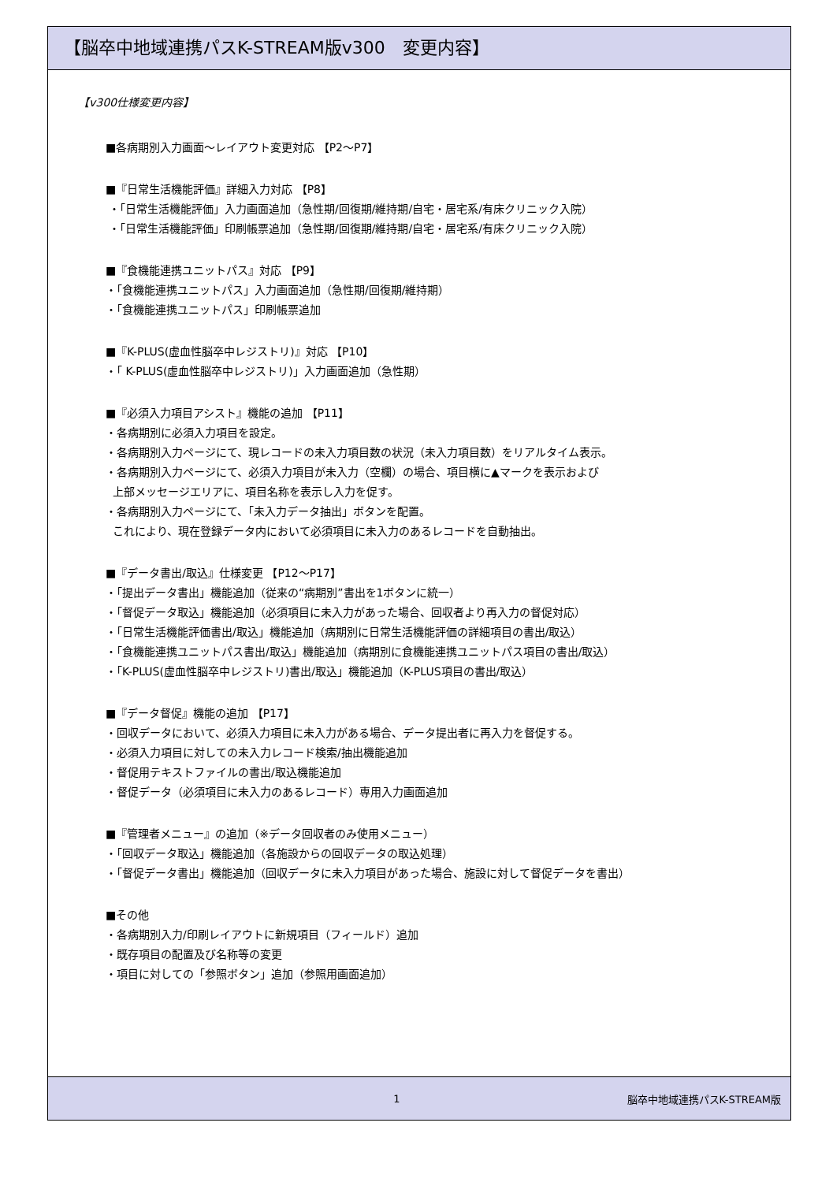【脳卒中地域連携パスK-STREAM版v300　変更内容】
【v300仕様変更内容】
■各病期別入力画面～レイアウト変更対応 【P2～P7】
■『日常生活機能評価』詳細入力対応 【P8】
・「日常生活機能評価」入力画面追加（急性期/回復期/維持期/自宅・居宅系/有床クリニック入院）
・「日常生活機能評価」印刷帳票追加（急性期/回復期/維持期/自宅・居宅系/有床クリニック入院）
■『食機能連携ユニットパス』対応 【P9】
・「食機能連携ユニットパス」入力画面追加（急性期/回復期/維持期）
・「食機能連携ユニットパス」印刷帳票追加
■『K-PLUS(虚血性脳卒中レジストリ)』対応 【P10】
・「 K-PLUS(虚血性脳卒中レジストリ)」入力画面追加（急性期）
■『必須入力項目アシスト』機能の追加 【P11】
・各病期別に必須入力項目を設定。
・各病期別入力ページにて、現レコードの未入力項目数の状況（未入力項目数）をリアルタイム表示。
・各病期別入力ページにて、必須入力項目が未入力（空欄）の場合、項目横に▲マークを表示および
上部メッセージエリアに、項目名称を表示し入力を促す。
・各病期別入力ページにて、「未入力データ抽出」ボタンを配置。
これにより、現在登録データ内において必須項目に未入力のあるレコードを自動抽出。
■『データ書出/取込』仕様変更 【P12～P17】
・「提出データ書出」機能追加（従来の“病期別”書出を1ボタンに統一）
・「督促データ取込」機能追加（必須項目に未入力があった場合、回収者より再入力の督促対応）
・「日常生活機能評価書出/取込」機能追加（病期別に日常生活機能評価の詳細項目の書出/取込）
・「食機能連携ユニットパス書出/取込」機能追加（病期別に食機能連携ユニットパス項目の書出/取込）
・「K-PLUS(虚血性脳卒中レジストリ)書出/取込」機能追加（K-PLUS項目の書出/取込）
■『データ督促』機能の追加 【P17】
・回収データにおいて、必須入力項目に未入力がある場合、データ提出者に再入力を督促する。
・必須入力項目に対しての未入力レコード検索/抽出機能追加
・督促用テキストファイルの書出/取込機能追加
・督促データ（必須項目に未入力のあるレコード）専用入力画面追加
■『管理者メニュー』の追加（※データ回収者のみ使用メニュー）
・「回収データ取込」機能追加（各施設からの回収データの取込処理）
・「督促データ書出」機能追加（回収データに未入力項目があった場合、施設に対して督促データを書出）
■その他
・各病期別入力/印刷レイアウトに新規項目（フィールド）追加
・既存項目の配置及び名称等の変更
・項目に対しての「参照ボタン」追加（参照用画面追加）
1 脳卒中地域連携パスK-STREAM版